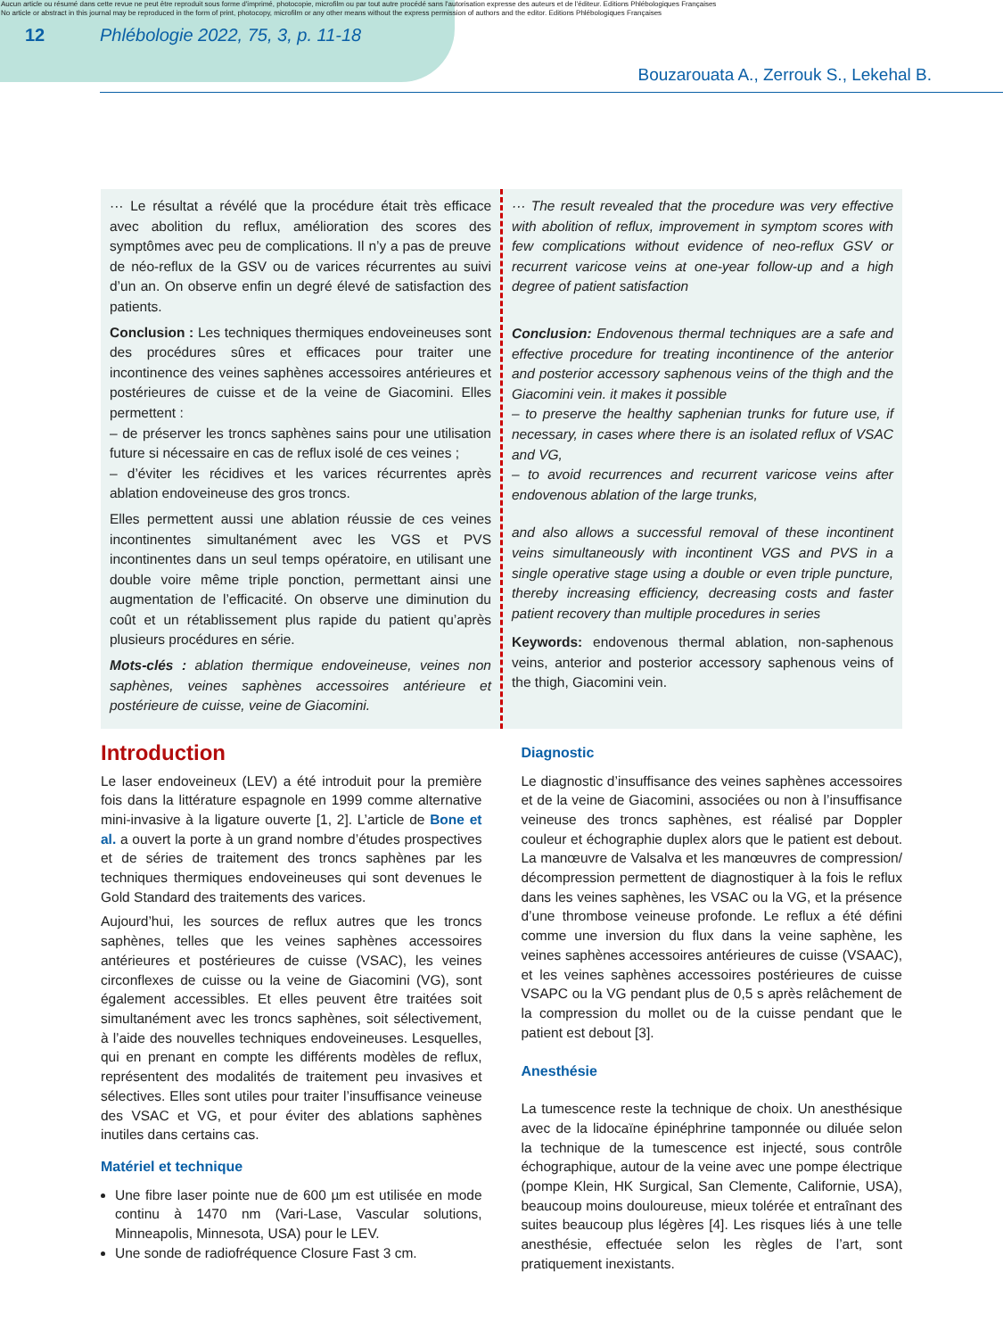Aucun article ou résumé dans cette revue ne peut être reproduit sous forme d'imprimé, photocopie, microfilm ou par tout autre procédé sans l'autorisation expresse des auteurs et de l'éditeur. Editions Phlébologiques Françaises
No article or abstract in this journal may be reproduced in the form of print, photocopy, microfilm or any other means without the express permission of authors and the editor. Editions Phlébologiques Françaises
12 Phlébologie 2022, 75, 3, p. 11-18
Bouzarouata A., Zerrouk S., Lekehal B.
··· Le résultat a révélé que la procédure était très efficace avec abolition du reflux, amélioration des scores des symptômes avec peu de complications. Il n’y a pas de preuve de néo-reflux de la GSV ou de varices récurrentes au suivi d’un an. On observe enfin un degré élevé de satisfaction des patients.
Conclusion : Les techniques thermiques endoveineuses sont des procédures sûres et efficaces pour traiter une incontinence des veines saphènes accessoires antérieures et postérieures de cuisse et de la veine de Giacomini. Elles permettent :
– de préserver les troncs saphènes sains pour une utilisation future si nécessaire en cas de reflux isolé de ces veines ;
– d’éviter les récidives et les varices récurrentes après ablation endoveineuse des gros troncs.
Elles permettent aussi une ablation réussie de ces veines incontinentes simultanément avec les VGS et PVS incontinentes dans un seul temps opératoire, en utilisant une double voire même triple ponction, permettant ainsi une augmentation de l’efficacité. On observe une diminution du coût et un rétablissement plus rapide du patient qu’après plusieurs procédures en série.
Mots-clés : ablation thermique endoveineuse, veines non saphènes, veines saphènes accessoires antérieure et postérieure de cuisse, veine de Giacomini.
··· The result revealed that the procedure was very effective with abolition of reflux, improvement in symptom scores with few complications without evidence of neo-reflux GSV or recurrent varicose veins at one-year follow-up and a high degree of patient satisfaction
Conclusion: Endovenous thermal techniques are a safe and effective procedure for treating incontinence of the anterior and posterior accessory saphenous veins of the thigh and the Giacomini vein. it makes it possible
– to preserve the healthy saphenian trunks for future use, if necessary, in cases where there is an isolated reflux of VSAC and VG,
– to avoid recurrences and recurrent varicose veins after endovenous ablation of the large trunks,
and also allows a successful removal of these incontinent veins simultaneously with incontinent VGS and PVS in a single operative stage using a double or even triple puncture, thereby increasing efficiency, decreasing costs and faster patient recovery than multiple procedures in series
Keywords: endovenous thermal ablation, non-saphenous veins, anterior and posterior accessory saphenous veins of the thigh, Giacomini vein.
Introduction
Le laser endoveineux (LEV) a été introduit pour la première fois dans la littérature espagnole en 1999 comme alternative mini-invasive à la ligature ouverte [1, 2]. L’article de Bone et al. a ouvert la porte à un grand nombre d’études prospectives et de séries de traitement des troncs saphènes par les techniques thermiques endoveineuses qui sont devenues le Gold Standard des traitements des varices.
Aujourd’hui, les sources de reflux autres que les troncs saphènes, telles que les veines saphènes accessoires antérieures et postérieures de cuisse (VSAC), les veines circonflexes de cuisse ou la veine de Giacomini (VG), sont également accessibles. Et elles peuvent être traitées soit simultanément avec les troncs saphènes, soit sélectivement, à l’aide des nouvelles techniques endoveineuses. Lesquelles, qui en prenant en compte les différents modèles de reflux, représentent des modalités de traitement peu invasives et sélectives. Elles sont utiles pour traiter l’insuffisance veineuse des VSAC et VG, et pour éviter des ablations saphènes inutiles dans certains cas.
Matériel et technique
Une fibre laser pointe nue de 600 µm est utilisée en mode continu à 1470 nm (Vari-Lase, Vascular solutions, Minneapolis, Minnesota, USA) pour le LEV.
Une sonde de radiofréquence Closure Fast 3 cm.
Diagnostic
Le diagnostic d’insuffisance des veines saphènes accessoires et de la veine de Giacomini, associées ou non à l’insuffisance veineuse des troncs saphènes, est réalisé par Doppler couleur et échographie duplex alors que le patient est debout. La manœuvre de Valsalva et les manœuvres de compression/ décompression permettent de diagnostiquer à la fois le reflux dans les veines saphènes, les VSAC ou la VG, et la présence d’une thrombose veineuse profonde. Le reflux a été défini comme une inversion du flux dans la veine saphène, les veines saphènes accessoires antérieures de cuisse (VSAAC), et les veines saphènes accessoires postérieures de cuisse VSAPC ou la VG pendant plus de 0,5 s après relâchement de la compression du mollet ou de la cuisse pendant que le patient est debout [3].
Anesthésie
La tumescence reste la technique de choix. Un anesthésique avec de la lidocaïne épinéphrine tamponnée ou diluée selon la technique de la tumescence est injecté, sous contrôle échographique, autour de la veine avec une pompe électrique (pompe Klein, HK Surgical, San Clemente, Californie, USA), beaucoup moins douloureuse, mieux tolérée et entraînant des suites beaucoup plus légères [4]. Les risques liés à une telle anesthésie, effectuée selon les règles de l’art, sont pratiquement inexistants.